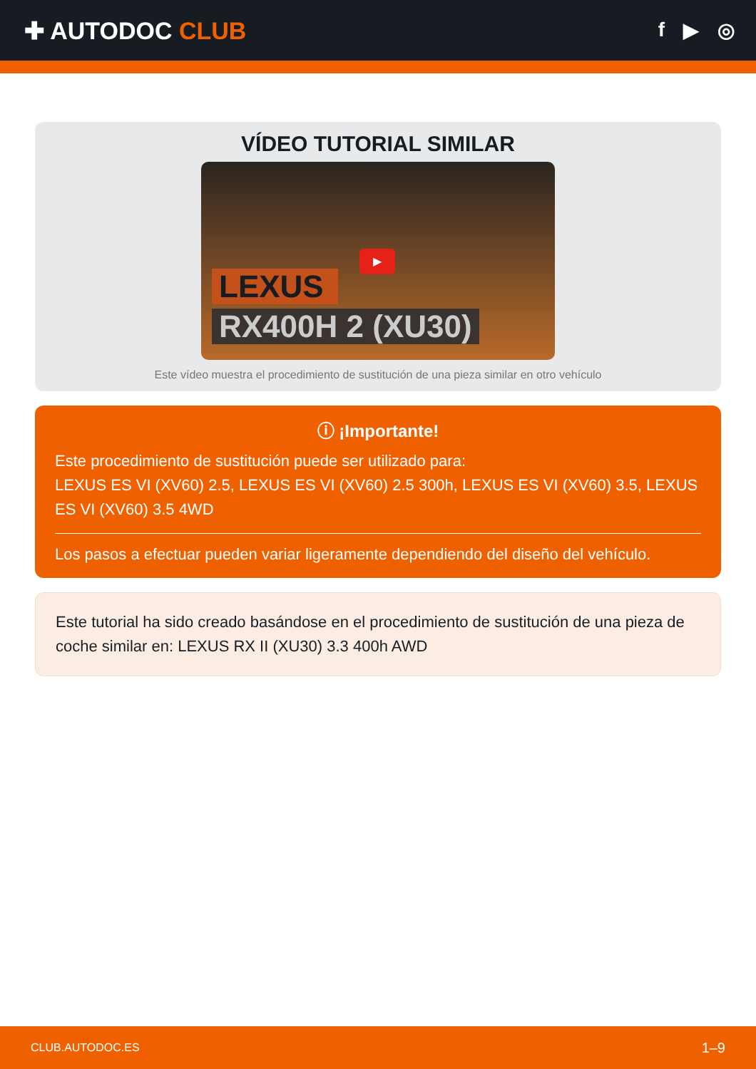✚ AUTODOC CLUB
f ▶ ◎
VÍDEO TUTORIAL SIMILAR
▶
LEXUS
RX400H 2 (XU30)
Este vídeo muestra el procedimiento de sustitución de una pieza similar en otro vehículo
ⓘ ¡Importante!
Este procedimiento de sustitución puede ser utilizado para:
LEXUS ES VI (XV60) 2.5, LEXUS ES VI (XV60) 2.5 300h, LEXUS ES VI (XV60) 3.5, LEXUS ES VI (XV60) 3.5 4WD
Los pasos a efectuar pueden variar ligeramente dependiendo del diseño del vehículo.
Este tutorial ha sido creado basándose en el procedimiento de sustitución de una pieza de coche similar en: LEXUS RX II (XU30) 3.3 400h AWD
CLUB.AUTODOC.ES 1–9